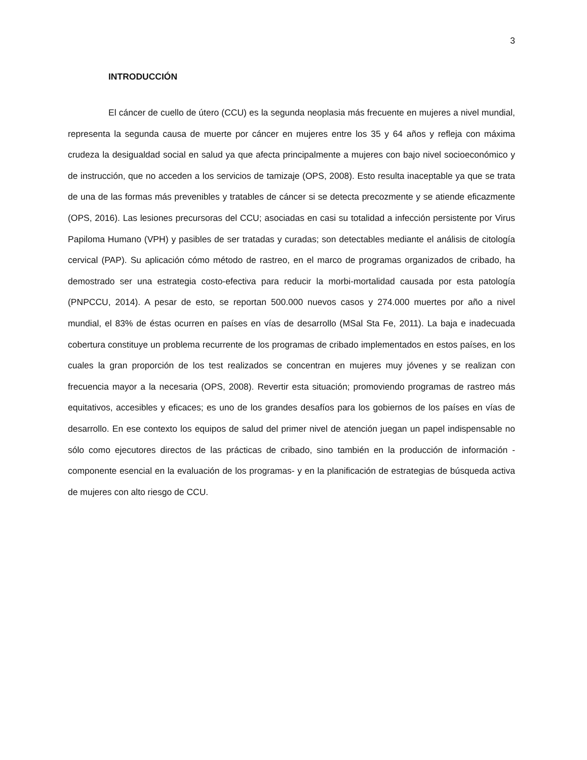3
INTRODUCCIÓN
El cáncer de cuello de útero (CCU) es la segunda neoplasia más frecuente en mujeres a nivel mundial, representa la segunda causa de muerte por cáncer en mujeres entre los 35 y 64 años y refleja con máxima crudeza la desigualdad social en salud ya que afecta principalmente a mujeres con bajo nivel socioeconómico y de instrucción, que no acceden a los servicios de tamizaje (OPS, 2008). Esto resulta inaceptable ya que se trata de una de las formas más prevenibles y tratables de cáncer si se detecta precozmente y se atiende eficazmente (OPS, 2016). Las lesiones precursoras del CCU; asociadas en casi su totalidad a infección persistente por Virus Papiloma Humano (VPH) y pasibles de ser tratadas y curadas; son detectables mediante el análisis de citología cervical (PAP). Su aplicación cómo método de rastreo, en el marco de programas organizados de cribado, ha demostrado ser una estrategia costo-efectiva para reducir la morbi-mortalidad causada por esta patología (PNPCCU, 2014). A pesar de esto, se reportan 500.000 nuevos casos y 274.000 muertes por año a nivel mundial, el 83% de éstas ocurren en países en vías de desarrollo (MSal Sta Fe, 2011). La baja e inadecuada cobertura constituye un problema recurrente de los programas de cribado implementados en estos países, en los cuales la gran proporción de los test realizados se concentran en mujeres muy jóvenes y se realizan con frecuencia mayor a la necesaria (OPS, 2008). Revertir esta situación; promoviendo programas de rastreo más equitativos, accesibles y eficaces; es uno de los grandes desafíos para los gobiernos de los países en vías de desarrollo. En ese contexto los equipos de salud del primer nivel de atención juegan un papel indispensable no sólo como ejecutores directos de las prácticas de cribado, sino también en la producción de información -componente esencial en la evaluación de los programas- y en la planificación de estrategias de búsqueda activa de mujeres con alto riesgo de CCU.